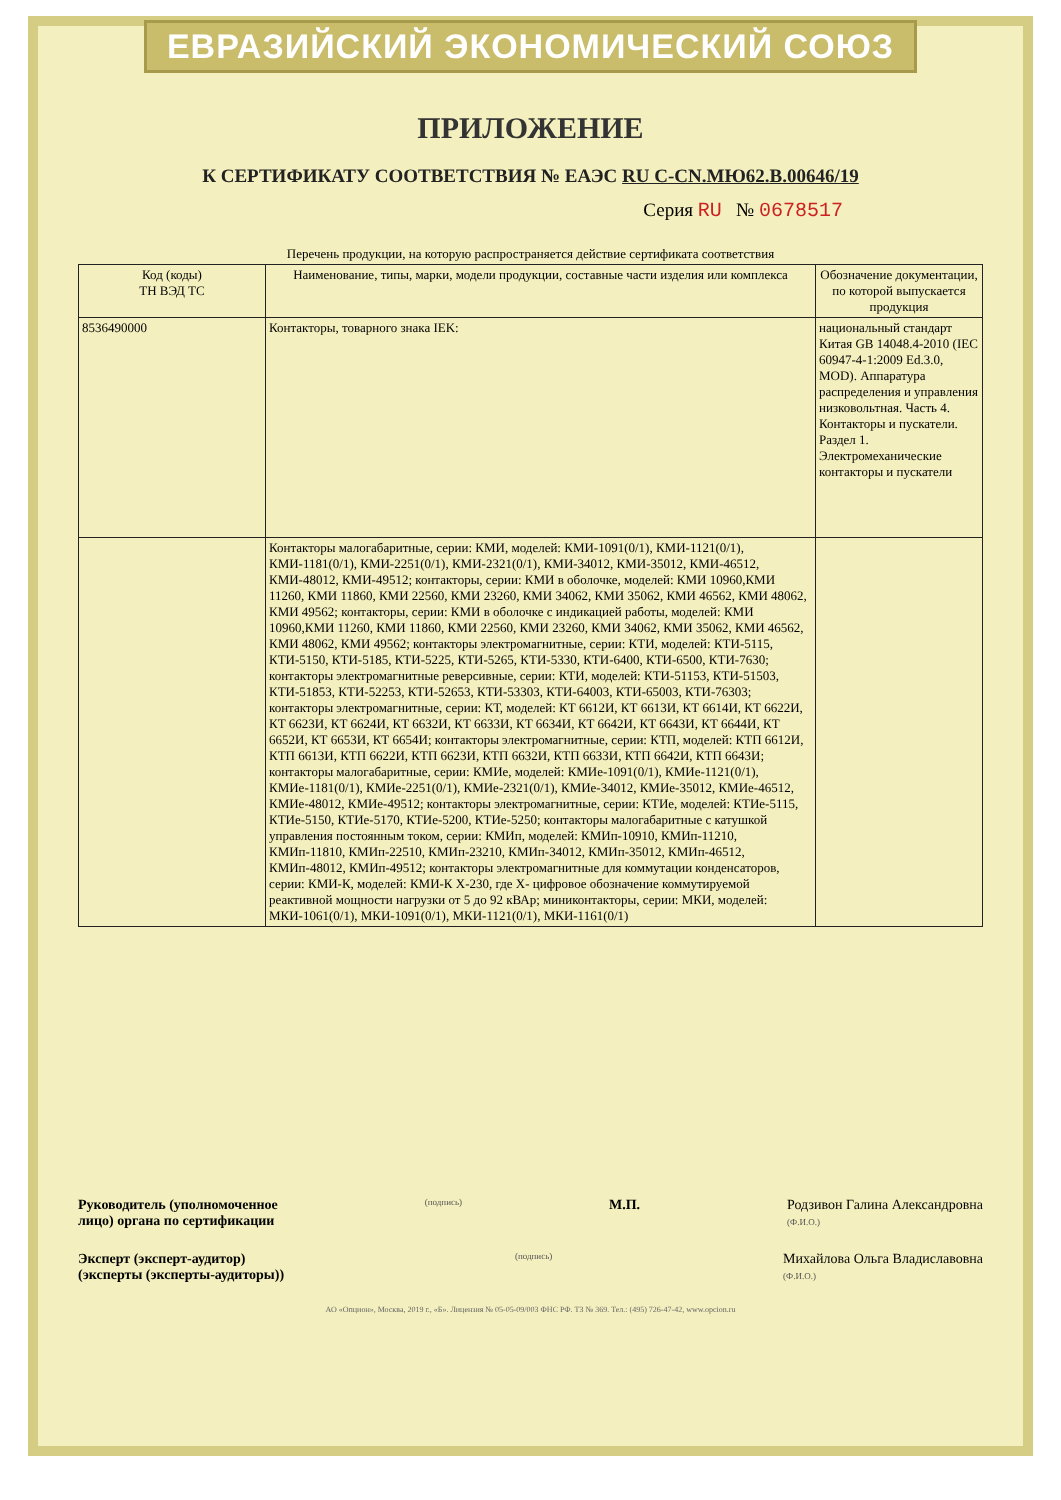ЕВРАЗИЙСКИЙ ЭКОНОМИЧЕСКИЙ СОЮЗ
ПРИЛОЖЕНИЕ
К СЕРТИФИКАТУ СООТВЕТСТВИЯ № ЕАЭС RU С-CN.МЮ62.В.00646/19
Серия RU № 0678517
Перечень продукции, на которую распространяется действие сертификата соответствия
| Код (коды) ТН ВЭД ТС | Наименование, типы, марки, модели продукции, составные части изделия или комплекса | Обозначение документации, по которой выпускается продукция |
| --- | --- | --- |
| 8536490000 | Контакторы, товарного знака IEK: | национальный стандарт Китая GB 14048.4-2010 (IEC 60947-4-1:2009 Ed.3.0, MOD). Аппаратура распределения и управления низковольтная. Часть 4. Контакторы и пускатели. Раздел 1. Электромеханические контакторы и пускатели |
| | Контакторы малогабаритные, серии: КМИ, моделей: КМИ-1091(0/1), КМИ-1121(0/1), КМИ-1181(0/1), КМИ-2251(0/1), КМИ-2321(0/1), КМИ-34012, КМИ-35012, КМИ-46512, КМИ-48012, КМИ-49512; контакторы, серии: КМИ в оболочке, моделей: КМИ 10960,КМИ 11260, КМИ 11860, КМИ 22560, КМИ 23260, КМИ 34062, КМИ 35062, КМИ 46562, КМИ 48062, КМИ 49562; контакторы, серии: КМИ в оболочке с индикацией работы, моделей: КМИ 10960,КМИ 11260, КМИ 11860, КМИ 22560, КМИ 23260, КМИ 34062, КМИ 35062, КМИ 46562, КМИ 48062, КМИ 49562; контакторы электромагнитные, серии: КТИ, моделей: КТИ-5115, КТИ-5150, КТИ-5185, КТИ-5225, КТИ-5265, КТИ-5330, КТИ-6400, КТИ-6500, КТИ-7630; контакторы электромагнитные реверсивные, серии: КТИ, моделей: КТИ-51153, КТИ-51503, КТИ-51853, КТИ-52253, КТИ-52653, КТИ-53303, КТИ-64003, КТИ-65003, КТИ-76303; контакторы электромагнитные, серии: КТ, моделей: КТ 6612И, КТ 6613И, КТ 6614И, КТ 6622И, КТ 6623И, КТ 6624И, КТ 6632И, КТ 6633И, КТ 6634И, КТ 6642И, КТ 6643И, КТ 6644И, КТ 6652И, КТ 6653И, КТ 6654И; контакторы электромагнитные, серии: КТП, моделей: КТП 6612И, КТП 6613И, КТП 6622И, КТП 6623И, КТП 6632И, КТП 6633И, КТП 6642И, КТП 6643И; контакторы малогабаритные, серии: КМИе, моделей: КМИе-1091(0/1), КМИе-1121(0/1), КМИе-1181(0/1), КМИе-2251(0/1), КМИе-2321(0/1), КМИе-34012, КМИе-35012, КМИе-46512, КМИе-48012, КМИе-49512; контакторы электромагнитные, серии: КТИе, моделей: КТИе-5115, КТИе-5150, КТИе-5170, КТИе-5200, КТИе-5250; контакторы малогабаритные с катушкой управления постоянным током, серии: КМИп, моделей: КМИп-10910, КМИп-11210, КМИп-11810, КМИп-22510, КМИп-23210, КМИп-34012, КМИп-35012, КМИп-46512, КМИп-48012, КМИп-49512; контакторы электромагнитные для коммутации конденсаторов, серии: КМИ-К, моделей: КМИ-К Х-230, где Х- цифровое обозначение коммутируемой реактивной мощности нагрузки от 5 до 92 кВАр; миниконтакторы, серии: МКИ, моделей: МКИ-1061(0/1), МКИ-1091(0/1), МКИ-1121(0/1), МКИ-1161(0/1) | |
Руководитель (уполномоченное
лицо) органа по сертификации (подпись) М.П. Родзивон Галина Александровна
(Ф.И.О.)
Эксперт (эксперт-аудитор)
(эксперты (эксперты-аудиторы)) (подпись) Михайлова Ольга Владиславовна
(Ф.И.О.)
АО «Опцион», Москва, 2019 г., «Б». Лицензия № 05-05-09/003 ФНС РФ. ТЗ № 369. Тел.: (495) 726-47-42, www.opcion.ru